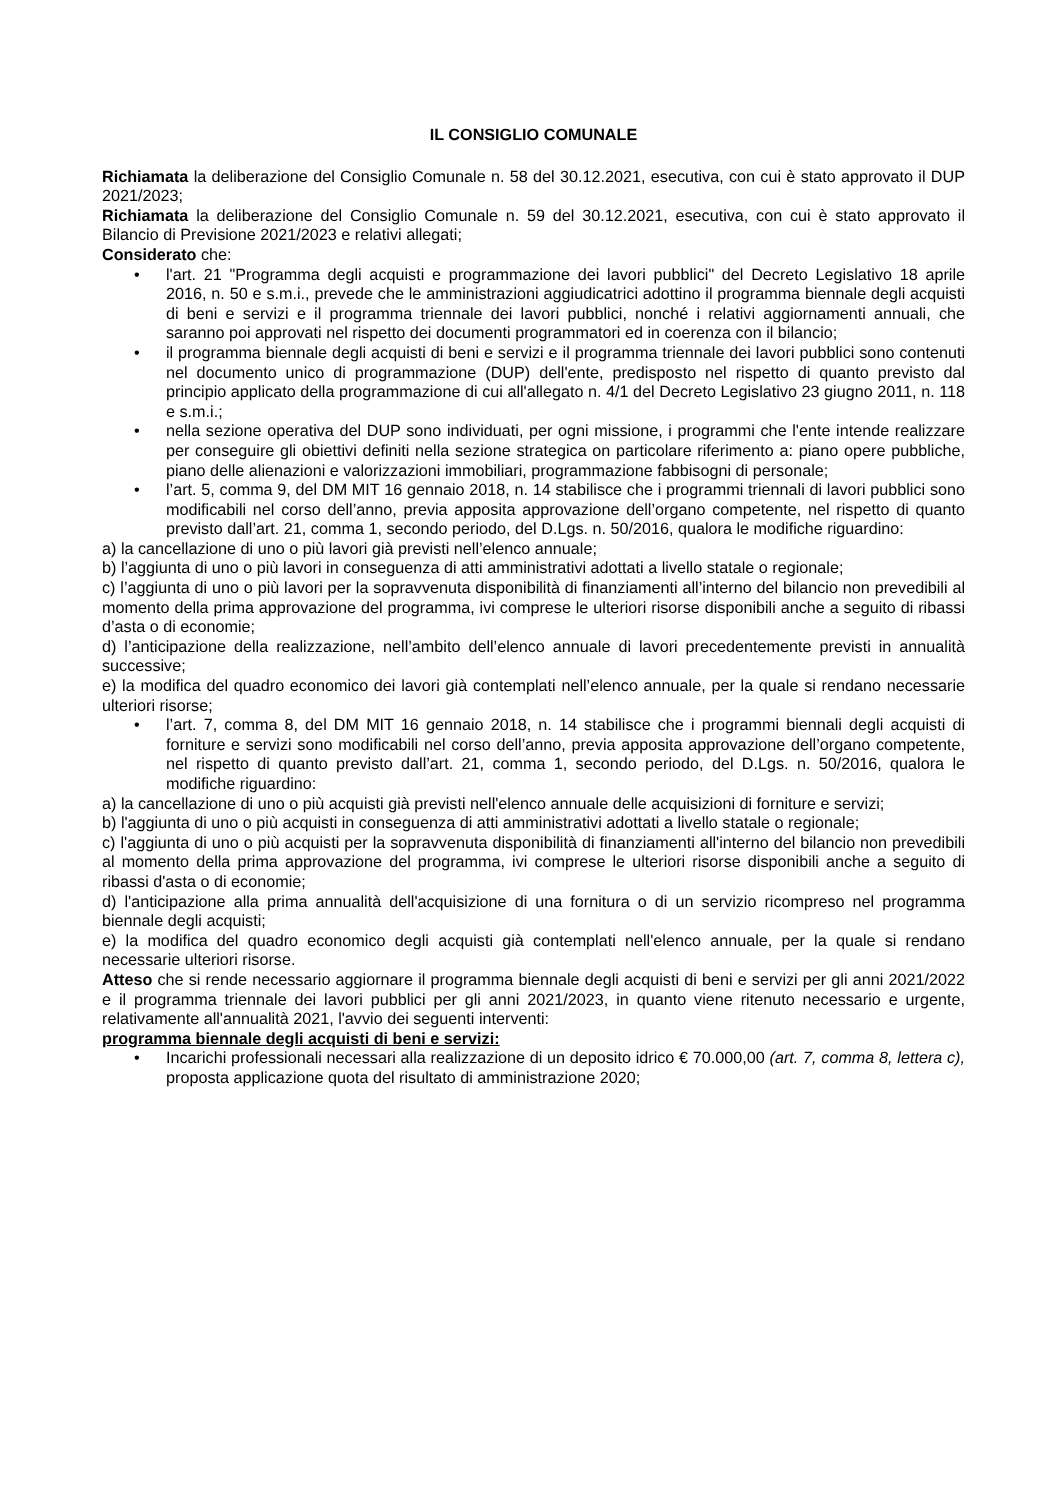IL CONSIGLIO COMUNALE
Richiamata la deliberazione del Consiglio Comunale n. 58 del 30.12.2021, esecutiva, con cui è stato approvato il DUP 2021/2023;
Richiamata la deliberazione del Consiglio Comunale n. 59 del 30.12.2021, esecutiva, con cui è stato approvato il Bilancio di Previsione 2021/2023 e relativi allegati;
Considerato che:
• l'art. 21 "Programma degli acquisti e programmazione dei lavori pubblici" del Decreto Legislativo 18 aprile 2016, n. 50 e s.m.i., prevede che le amministrazioni aggiudicatrici adottino il programma biennale degli acquisti di beni e servizi e il programma triennale dei lavori pubblici, nonché i relativi aggiornamenti annuali, che saranno poi approvati nel rispetto dei documenti programmatori ed in coerenza con il bilancio;
• il programma biennale degli acquisti di beni e servizi e il programma triennale dei lavori pubblici sono contenuti nel documento unico di programmazione (DUP) dell'ente, predisposto nel rispetto di quanto previsto dal principio applicato della programmazione di cui all'allegato n. 4/1 del Decreto Legislativo 23 giugno 2011, n. 118 e s.m.i.;
• nella sezione operativa del DUP sono individuati, per ogni missione, i programmi che l'ente intende realizzare per conseguire gli obiettivi definiti nella sezione strategica on particolare riferimento a: piano opere pubbliche, piano delle alienazioni e valorizzazioni immobiliari, programmazione fabbisogni di personale;
• l’art. 5, comma 9, del DM MIT 16 gennaio 2018, n. 14 stabilisce che i programmi triennali di lavori pubblici sono modificabili nel corso dell’anno, previa apposita approvazione dell’organo competente, nel rispetto di quanto previsto dall’art. 21, comma 1, secondo periodo, del D.Lgs. n. 50/2016, qualora le modifiche riguardino:
a) la cancellazione di uno o più lavori già previsti nell’elenco annuale;
b) l’aggiunta di uno o più lavori in conseguenza di atti amministrativi adottati a livello statale o regionale;
c) l’aggiunta di uno o più lavori per la sopravvenuta disponibilità di finanziamenti all’interno del bilancio non prevedibili al momento della prima approvazione del programma, ivi comprese le ulteriori risorse disponibili anche a seguito di ribassi d’asta o di economie;
d) l’anticipazione della realizzazione, nell’ambito dell’elenco annuale di lavori precedentemente previsti in annualità successive;
e) la modifica del quadro economico dei lavori già contemplati nell’elenco annuale, per la quale si rendano necessarie ulteriori risorse;
• l’art. 7, comma 8, del DM MIT 16 gennaio 2018, n. 14 stabilisce che i programmi biennali degli acquisti di forniture e servizi sono modificabili nel corso dell’anno, previa apposita approvazione dell’organo competente, nel rispetto di quanto previsto dall’art. 21, comma 1, secondo periodo, del D.Lgs. n. 50/2016, qualora le modifiche riguardino:
a) la cancellazione di uno o più acquisti già previsti nell'elenco annuale delle acquisizioni di forniture e servizi;
b) l'aggiunta di uno o più acquisti in conseguenza di atti amministrativi adottati a livello statale o regionale;
c) l'aggiunta di uno o più acquisti per la sopravvenuta disponibilità di finanziamenti all'interno del bilancio non prevedibili al momento della prima approvazione del programma, ivi comprese le ulteriori risorse disponibili anche a seguito di ribassi d'asta o di economie;
d) l'anticipazione alla prima annualità dell'acquisizione di una fornitura o di un servizio ricompreso nel programma biennale degli acquisti;
e) la modifica del quadro economico degli acquisti già contemplati nell'elenco annuale, per la quale si rendano necessarie ulteriori risorse.
Atteso che si rende necessario aggiornare il programma biennale degli acquisti di beni e servizi per gli anni 2021/2022 e il programma triennale dei lavori pubblici per gli anni 2021/2023, in quanto viene ritenuto necessario e urgente, relativamente all'annualità 2021, l'avvio dei seguenti interventi:
programma biennale degli acquisti di beni e servizi:
• Incarichi professionali necessari alla realizzazione di un deposito idrico € 70.000,00 (art. 7, comma 8, lettera c), proposta applicazione quota del risultato di amministrazione 2020;